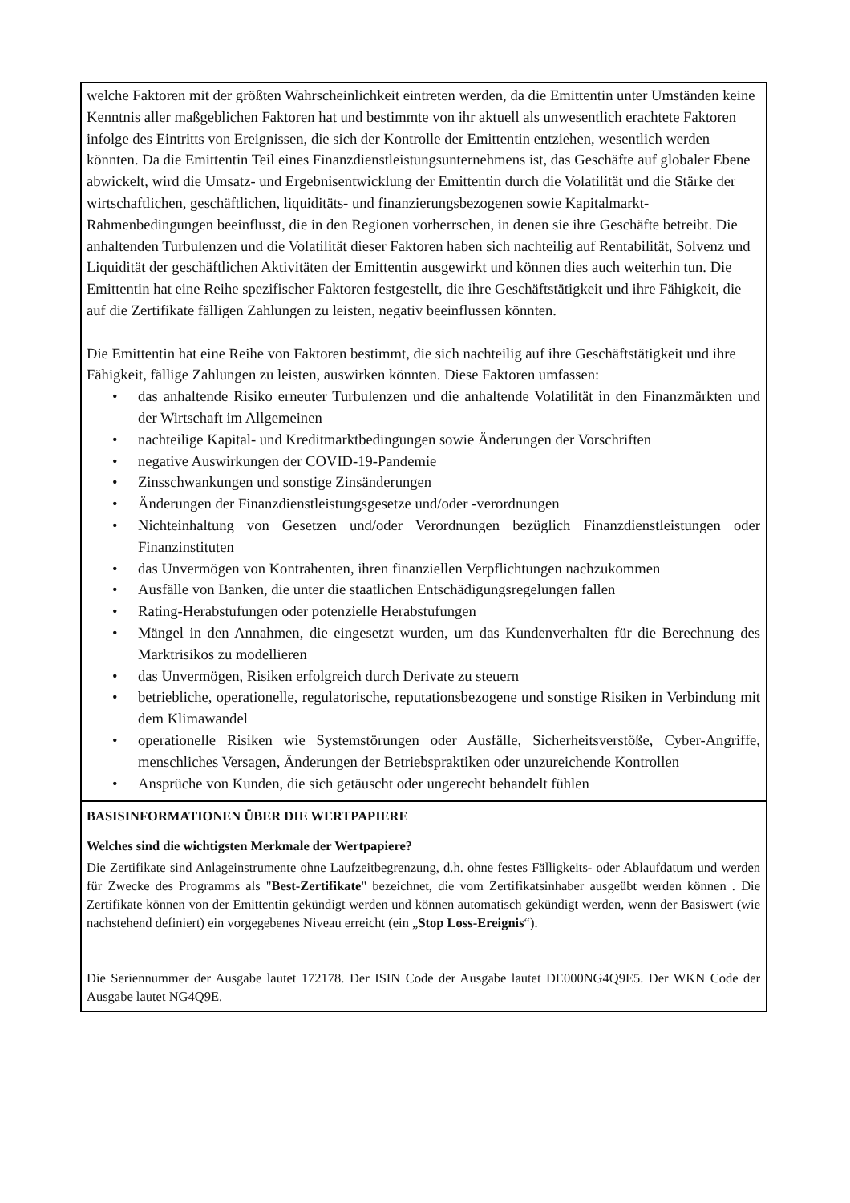welche Faktoren mit der größten Wahrscheinlichkeit eintreten werden, da die Emittentin unter Umständen keine Kenntnis aller maßgeblichen Faktoren hat und bestimmte von ihr aktuell als unwesentlich erachtete Faktoren infolge des Eintritts von Ereignissen, die sich der Kontrolle der Emittentin entziehen, wesentlich werden könnten. Da die Emittentin Teil eines Finanzdienstleistungsunternehmens ist, das Geschäfte auf globaler Ebene abwickelt, wird die Umsatz- und Ergebnisentwicklung der Emittentin durch die Volatilität und die Stärke der wirtschaftlichen, geschäftlichen, liquiditäts- und finanzierungsbezogenen sowie Kapitalmarkt-Rahmenbedingungen beeinflusst, die in den Regionen vorherrschen, in denen sie ihre Geschäfte betreibt. Die anhaltenden Turbulenzen und die Volatilität dieser Faktoren haben sich nachteilig auf Rentabilität, Solvenz und Liquidität der geschäftlichen Aktivitäten der Emittentin ausgewirkt und können dies auch weiterhin tun. Die Emittentin hat eine Reihe spezifischer Faktoren festgestellt, die ihre Geschäftstätigkeit und ihre Fähigkeit, die auf die Zertifikate fälligen Zahlungen zu leisten, negativ beeinflussen könnten.
Die Emittentin hat eine Reihe von Faktoren bestimmt, die sich nachteilig auf ihre Geschäftstätigkeit und ihre Fähigkeit, fällige Zahlungen zu leisten, auswirken könnten. Diese Faktoren umfassen:
• das anhaltende Risiko erneuter Turbulenzen und die anhaltende Volatilität in den Finanzmärkten und der Wirtschaft im Allgemeinen
• nachteilige Kapital- und Kreditmarktbedingungen sowie Änderungen der Vorschriften
• negative Auswirkungen der COVID-19-Pandemie
• Zinsschwankungen und sonstige Zinsänderungen
• Änderungen der Finanzdienstleistungsgesetze und/oder -verordnungen
• Nichteinhaltung von Gesetzen und/oder Verordnungen bezüglich Finanzdienstleistungen oder Finanzinstituten
• das Unvermögen von Kontrahenten, ihren finanziellen Verpflichtungen nachzukommen
• Ausfälle von Banken, die unter die staatlichen Entschädigungsregelungen fallen
• Rating-Herabstufungen oder potenzielle Herabstufungen
• Mängel in den Annahmen, die eingesetzt wurden, um das Kundenverhalten für die Berechnung des Marktrisikos zu modellieren
• das Unvermögen, Risiken erfolgreich durch Derivate zu steuern
• betriebliche, operationelle, regulatorische, reputationsbezogene und sonstige Risiken in Verbindung mit dem Klimawandel
• operationelle Risiken wie Systemstörungen oder Ausfälle, Sicherheitsverstöße, Cyber-Angriffe, menschliches Versagen, Änderungen der Betriebspraktiken oder unzureichende Kontrollen
• Ansprüche von Kunden, die sich getäuscht oder ungerecht behandelt fühlen
BASISINFORMATIONEN ÜBER DIE WERTPAPIERE
Welches sind die wichtigsten Merkmale der Wertpapiere?
Die Zertifikate sind Anlageinstrumente ohne Laufzeitbegrenzung, d.h. ohne festes Fälligkeits- oder Ablaufdatum und werden für Zwecke des Programms als "Best-Zertifikate" bezeichnet, die vom Zertifikatsinhaber ausgeübt werden können . Die Zertifikate können von der Emittentin gekündigt werden und können automatisch gekündigt werden, wenn der Basiswert (wie nachstehend definiert) ein vorgegebenes Niveau erreicht (ein „Stop Loss-Ereignis“).
Die Seriennummer der Ausgabe lautet 172178. Der ISIN Code der Ausgabe lautet DE000NG4Q9E5. Der WKN Code der Ausgabe lautet NG4Q9E.